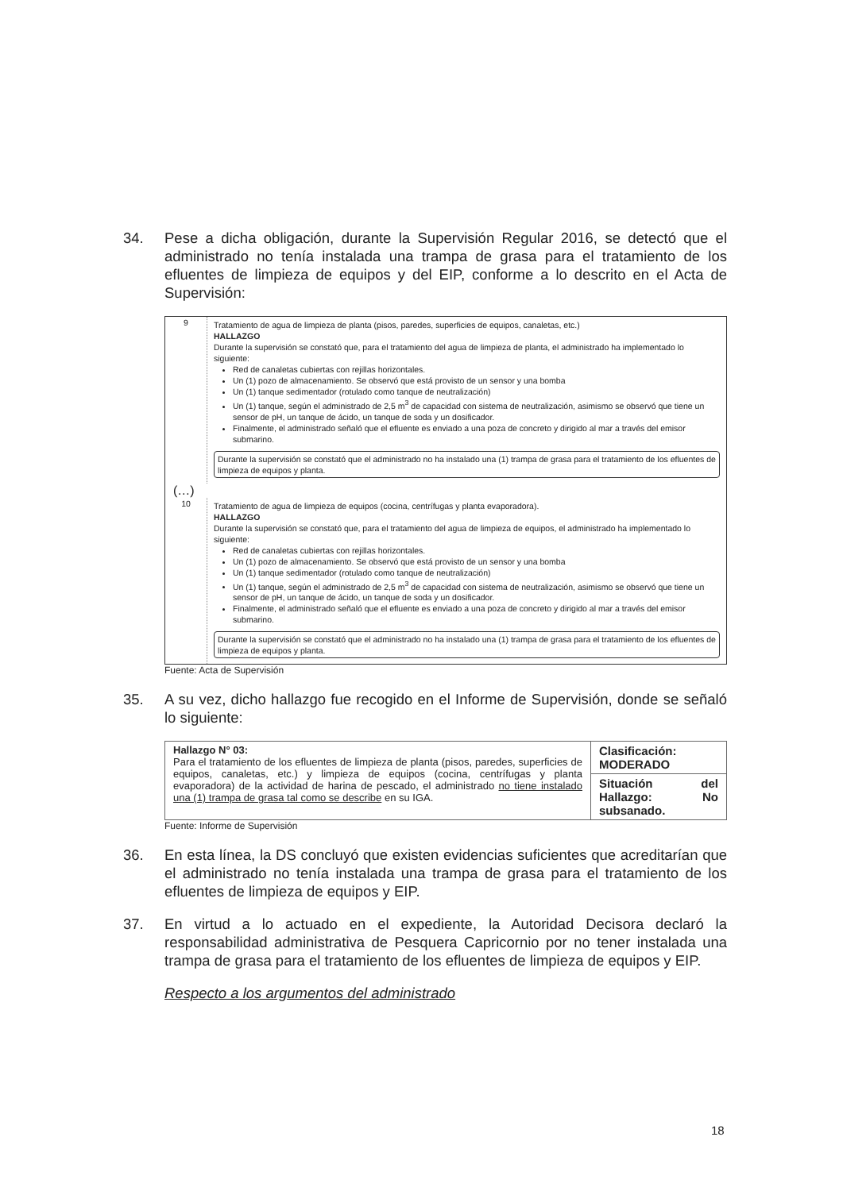34. Pese a dicha obligación, durante la Supervisión Regular 2016, se detectó que el administrado no tenía instalada una trampa de grasa para el tratamiento de los efluentes de limpieza de equipos y del EIP, conforme a lo descrito en el Acta de Supervisión:
9
Tratamiento de agua de limpieza de planta (pisos, paredes, superficies de equipos, canaletas, etc.)
HALLAZGO
Durante la supervisión se constató que, para el tratamiento del agua de limpieza de planta, el administrado ha implementado lo siguiente:
Red de canaletas cubiertas con rejillas horizontales.
Un (1) pozo de almacenamiento. Se observó que está provisto de un sensor y una bomba
Un (1) tanque sedimentador (rotulado como tanque de neutralización)
Un (1) tanque, según el administrado de 2,5 m<sup>3</sup> de capacidad con sistema de neutralización, asimismo se observó que tiene un sensor de pH, un tanque de ácido, un tanque de soda y un dosificador.
Finalmente, el administrado señaló que el efluente es enviado a una poza de concreto y dirigido al mar a través del emisor submarino.
Durante la supervisión se constató que el administrado no ha instalado una (1) trampa de grasa para el tratamiento de los efluentes de limpieza de equipos y planta.
(…)
10
Tratamiento de agua de limpieza de equipos (cocina, centrífugas y planta evaporadora).
HALLAZGO
Durante la supervisión se constató que, para el tratamiento del agua de limpieza de equipos, el administrado ha implementado lo siguiente:
Red de canaletas cubiertas con rejillas horizontales.
Un (1) pozo de almacenamiento. Se observó que está provisto de un sensor y una bomba
Un (1) tanque sedimentador (rotulado como tanque de neutralización)
Un (1) tanque, según el administrado de 2,5 m<sup>3</sup> de capacidad con sistema de neutralización, asimismo se observó que tiene un sensor de pH, un tanque de ácido, un tanque de soda y un dosificador.
Finalmente, el administrado señaló que el efluente es enviado a una poza de concreto y dirigido al mar a través del emisor submarino.
Durante la supervisión se constató que el administrado no ha instalado una (1) trampa de grasa para el tratamiento de los efluentes de limpieza de equipos y planta.
Fuente: Acta de Supervisión
35. A su vez, dicho hallazgo fue recogido en el Informe de Supervisión, donde se señaló lo siguiente:
| Hallazgo N° 03: Para el tratamiento de los efluentes de limpieza de planta (pisos, paredes, superficies de equipos, canaletas, etc.) y limpieza de equipos (cocina, centrífugas y planta evaporadora) de la actividad de harina de pescado, el administrado no tiene instalado una (1) trampa de grasa tal como se describe en su IGA. | Clasificación: MODERADO |
| | Situación del Hallazgo: No subsanado. |
Fuente: Informe de Supervisión
36. En esta línea, la DS concluyó que existen evidencias suficientes que acreditarían que el administrado no tenía instalada una trampa de grasa para el tratamiento de los efluentes de limpieza de equipos y EIP.
37. En virtud a lo actuado en el expediente, la Autoridad Decisora declaró la responsabilidad administrativa de Pesquera Capricornio por no tener instalada una trampa de grasa para el tratamiento de los efluentes de limpieza de equipos y EIP.
Respecto a los argumentos del administrado
18